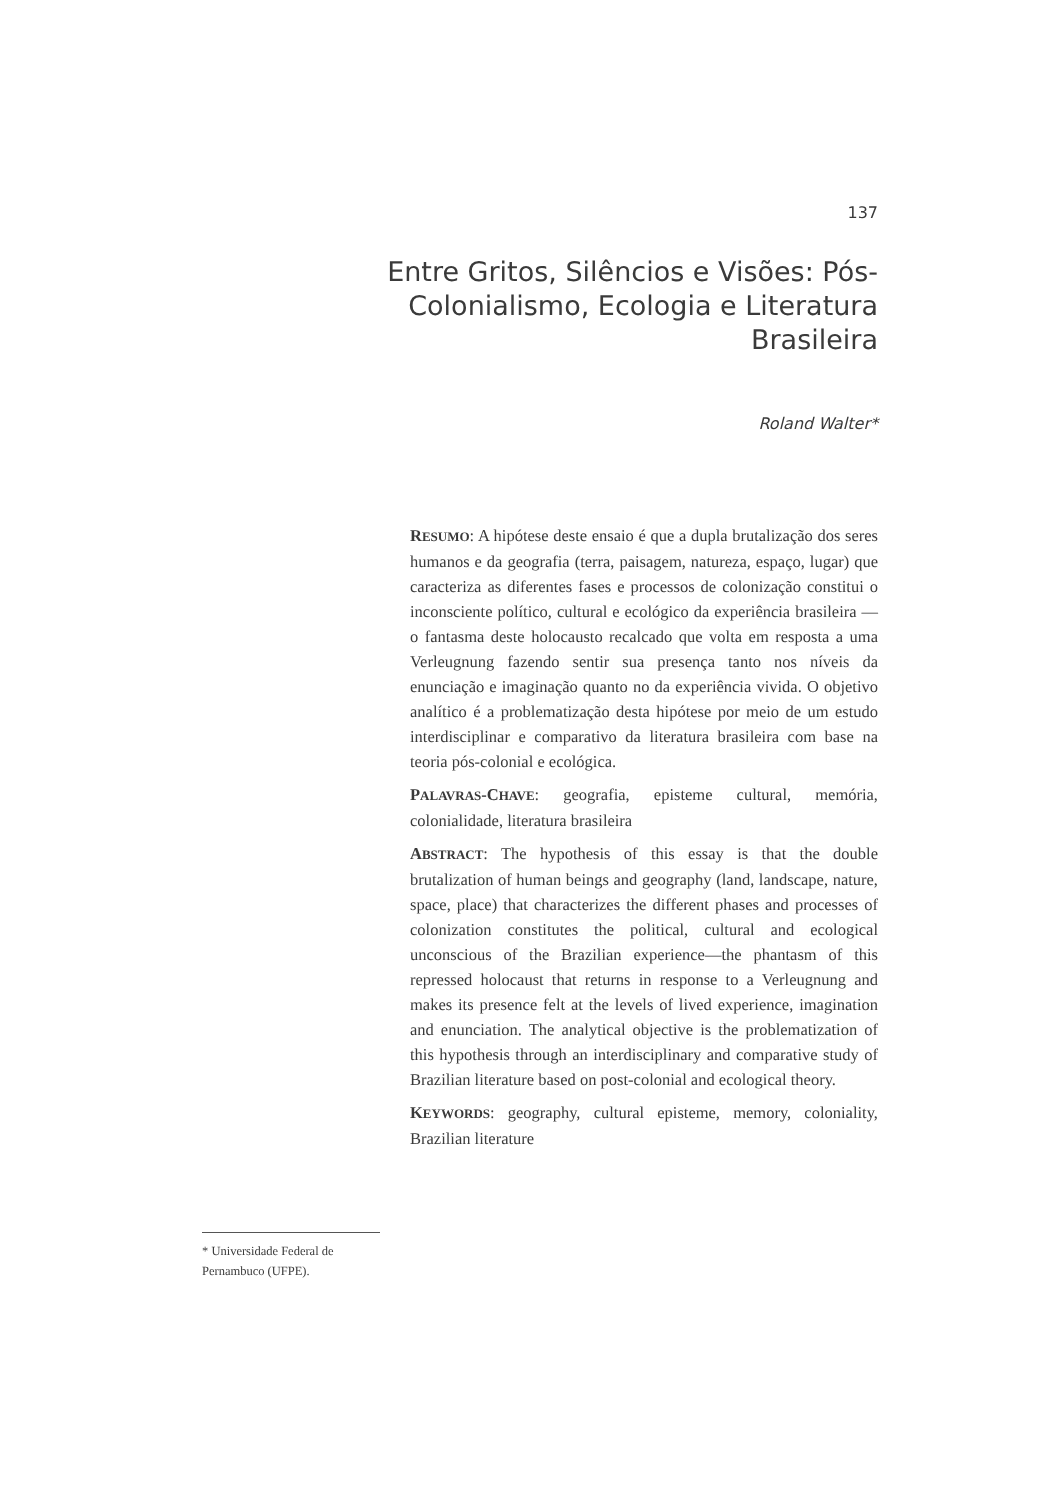137
Entre Gritos, Silêncios e Visões: Pós-Colonialismo, Ecologia e Literatura Brasileira
Roland Walter*
RESUMO: A hipótese deste ensaio é que a dupla brutalização dos seres humanos e da geografia (terra, paisagem, natureza, espaço, lugar) que caracteriza as diferentes fases e processos de colonização constitui o inconsciente político, cultural e ecológico da experiência brasileira — o fantasma deste holocausto recalcado que volta em resposta a uma Verleugnung fazendo sentir sua presença tanto nos níveis da enunciação e imaginação quanto no da experiência vivida. O objetivo analítico é a problematização desta hipótese por meio de um estudo interdisciplinar e comparativo da literatura brasileira com base na teoria pós-colonial e ecológica.
PALAVRAS-CHAVE: geografia, episteme cultural, memória, colonialidade, literatura brasileira
ABSTRACT: The hypothesis of this essay is that the double brutalization of human beings and geography (land, landscape, nature, space, place) that characterizes the different phases and processes of colonization constitutes the political, cultural and ecological unconscious of the Brazilian experience—the phantasm of this repressed holocaust that returns in response to a Verleugnung and makes its presence felt at the levels of lived experience, imagination and enunciation. The analytical objective is the problematization of this hypothesis through an interdisciplinary and comparative study of Brazilian literature based on post-colonial and ecological theory.
KEYWORDS: geography, cultural episteme, memory, coloniality, Brazilian literature
* Universidade Federal de Pernambuco (UFPE).